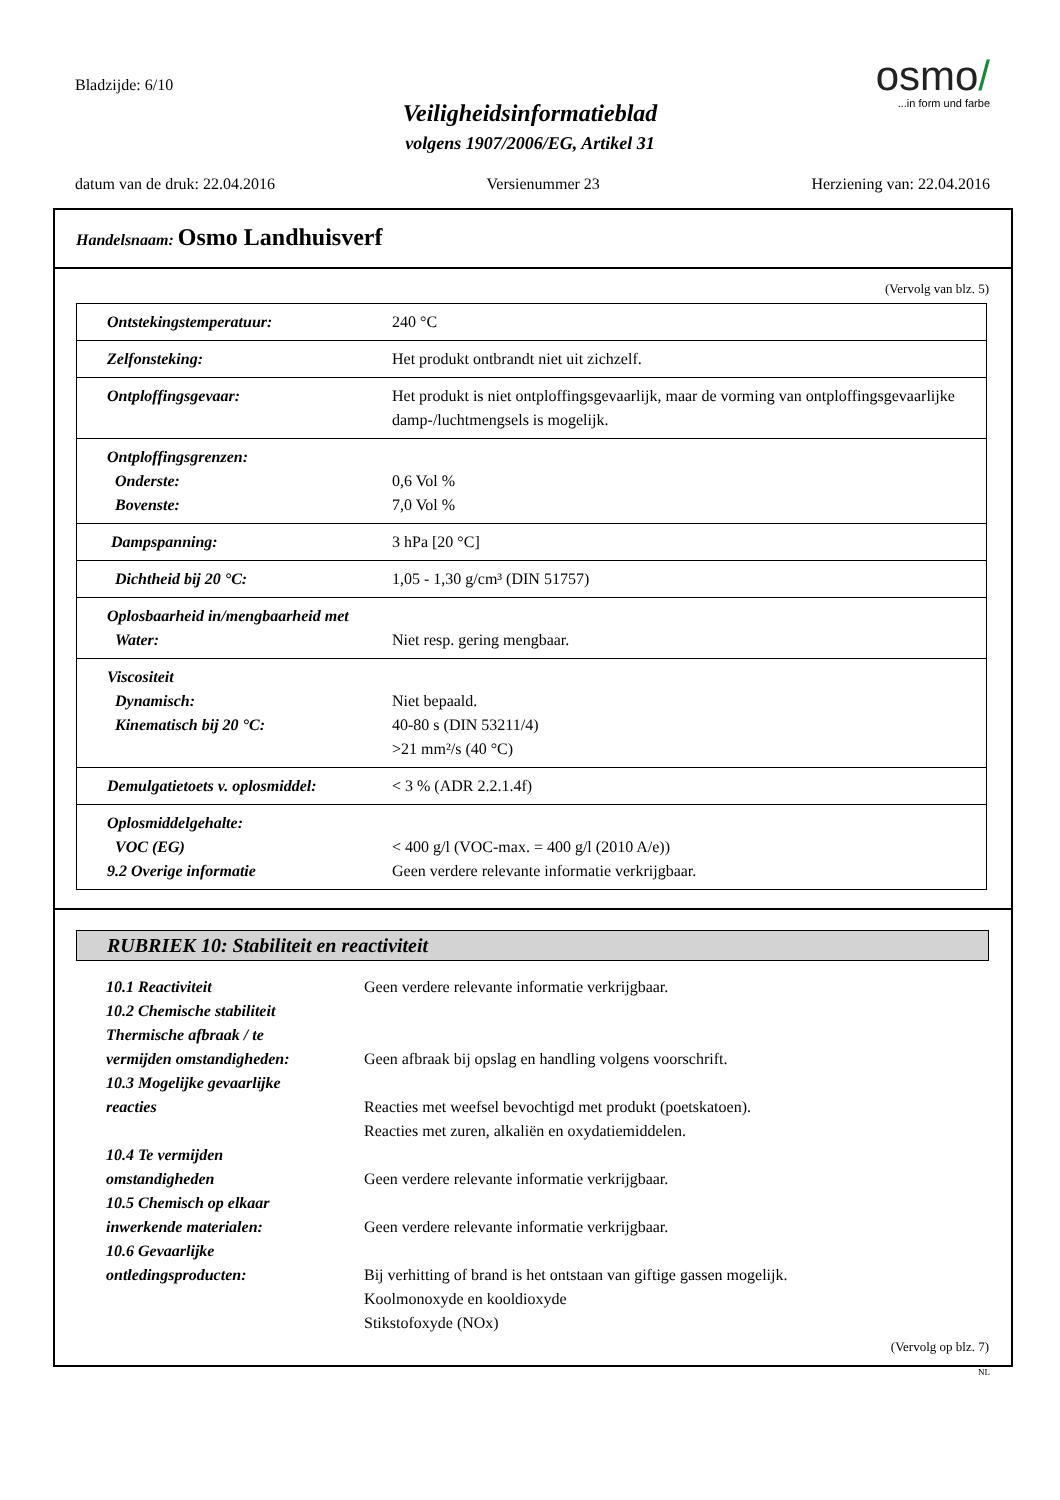Bladzijde: 6/10
Veiligheidsinformatieblad
volgens 1907/2006/EG, Artikel 31
osmo/
...in form und farbe
datum van de druk: 22.04.2016 Versienummer 23 Herziening van: 22.04.2016
Handelsnaam: Osmo Landhuisverf
(Vervolg van blz. 5)
| Ontstekingstemperatuur: | 240 °C |
| Zelfonsteking: | Het produkt ontbrandt niet uit zichzelf. |
| Ontploffingsgevaar: | Het produkt is niet ontploffingsgevaarlijk, maar de vorming van ontploffingsgevaarlijke damp-/luchtmengsels is mogelijk. |
| Ontploffingsgrenzen: Onderste: Bovenste: | 0,6 Vol % 7,0 Vol % |
| Dampspanning: | 3 hPa [20 °C] |
| Dichtheid bij 20 °C: | 1,05 - 1,30 g/cm³ (DIN 51757) |
| Oplosbaarheid in/mengbaarheid met Water: | Niet resp. gering mengbaar. |
| Viscositeit Dynamisch: Kinematisch bij 20 °C: | Niet bepaald. 40-80 s (DIN 53211/4) >21 mm²/s (40 °C) |
| Demulgatietoets v. oplosmiddel: | < 3 % (ADR 2.2.1.4f) |
| Oplosmiddelgehalte: VOC (EG) 9.2 Overige informatie | < 400 g/l (VOC-max. = 400 g/l (2010 A/e)) Geen verdere relevante informatie verkrijgbaar. |
RUBRIEK 10: Stabiliteit en reactiviteit
10.1 Reactiviteit
Geen verdere relevante informatie verkrijgbaar.
10.2 Chemische stabiliteit
Thermische afbraak / te
vermijden omstandigheden:
Geen afbraak bij opslag en handling volgens voorschrift.
10.3 Mogelijke gevaarlijke
reacties
Reacties met weefsel bevochtigd met produkt (poetskatoen).
Reacties met zuren, alkaliën en oxydatiemiddelen.
10.4 Te vermijden
omstandigheden
Geen verdere relevante informatie verkrijgbaar.
10.5 Chemisch op elkaar
inwerkende materialen:
Geen verdere relevante informatie verkrijgbaar.
10.6 Gevaarlijke
ontledingsproducten:
Bij verhitting of brand is het ontstaan van giftige gassen mogelijk.
Koolmonoxyde en kooldioxyde
Stikstofoxyde (NOx)
(Vervolg op blz. 7)
NL